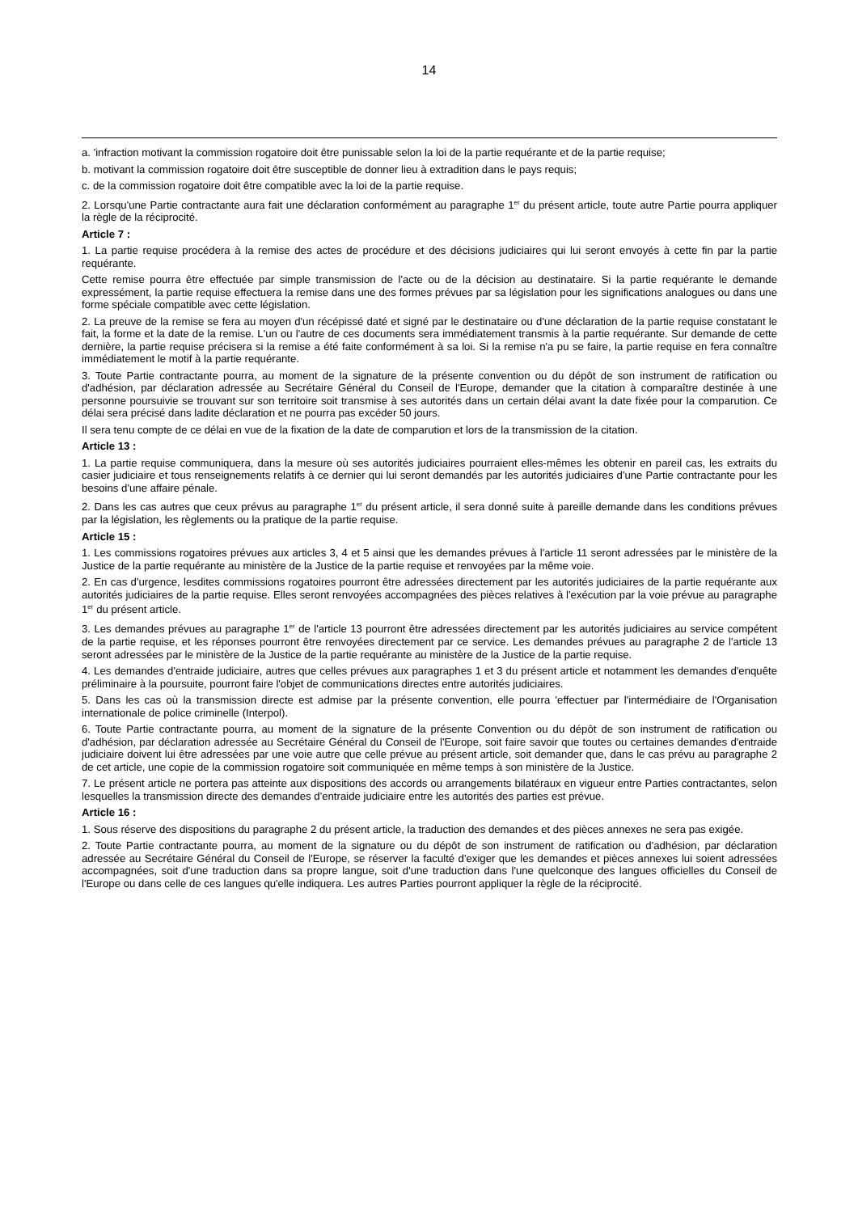14
a. 'infraction motivant la commission rogatoire doit être punissable selon la loi de la partie requérante et de la partie requise;
b. motivant la commission rogatoire doit être susceptible de donner lieu à extradition dans le pays requis;
c. de la commission rogatoire doit être compatible avec la loi de la partie requise.
2. Lorsqu'une Partie contractante aura fait une déclaration conformément au paragraphe 1<sup>er</sup> du présent article, toute autre Partie pourra appliquer la règle de la réciprocité.
Article 7 :
1. La partie requise procédera à la remise des actes de procédure et des décisions judiciaires qui lui seront envoyés à cette fin par la partie requérante.
Cette remise pourra être effectuée par simple transmission de l'acte ou de la décision au destinataire. Si la partie requérante le demande expressément, la partie requise effectuera la remise dans une des formes prévues par sa législation pour les significations analogues ou dans une forme spéciale compatible avec cette législation.
2. La preuve de la remise se fera au moyen d'un récépissé daté et signé par le destinataire ou d'une déclaration de la partie requise constatant le fait, la forme et la date de la remise. L'un ou l'autre de ces documents sera immédiatement transmis à la partie requérante. Sur demande de cette dernière, la partie requise précisera si la remise a été faite conformément à sa loi. Si la remise n'a pu se faire, la partie requise en fera connaître immédiatement le motif à la partie requérante.
3. Toute Partie contractante pourra, au moment de la signature de la présente convention ou du dépôt de son instrument de ratification ou d'adhésion, par déclaration adressée au Secrétaire Général du Conseil de l'Europe, demander que la citation à comparaître destinée à une personne poursuivie se trouvant sur son territoire soit transmise à ses autorités dans un certain délai avant la date fixée pour la comparution. Ce délai sera précisé dans ladite déclaration et ne pourra pas excéder 50 jours.
Il sera tenu compte de ce délai en vue de la fixation de la date de comparution et lors de la transmission de la citation.
Article 13 :
1. La partie requise communiquera, dans la mesure où ses autorités judiciaires pourraient elles-mêmes les obtenir en pareil cas, les extraits du casier judiciaire et tous renseignements relatifs à ce dernier qui lui seront demandés par les autorités judiciaires d'une Partie contractante pour les besoins d'une affaire pénale.
2. Dans les cas autres que ceux prévus au paragraphe 1<sup>er</sup> du présent article, il sera donné suite à pareille demande dans les conditions prévues par la législation, les règlements ou la pratique de la partie requise.
Article 15 :
1. Les commissions rogatoires prévues aux articles 3, 4 et 5 ainsi que les demandes prévues à l'article 11 seront adressées par le ministère de la Justice de la partie requérante au ministère de la Justice de la partie requise et renvoyées par la même voie.
2. En cas d'urgence, lesdites commissions rogatoires pourront être adressées directement par les autorités judiciaires de la partie requérante aux autorités judiciaires de la partie requise. Elles seront renvoyées accompagnées des pièces relatives à l'exécution par la voie prévue au paragraphe 1<sup>er</sup> du présent article.
3. Les demandes prévues au paragraphe 1<sup>er</sup> de l'article 13 pourront être adressées directement par les autorités judiciaires au service compétent de la partie requise, et les réponses pourront être renvoyées directement par ce service. Les demandes prévues au paragraphe 2 de l'article 13 seront adressées par le ministère de la Justice de la partie requérante au ministère de la Justice de la partie requise.
4. Les demandes d'entraide judiciaire, autres que celles prévues aux paragraphes 1 et 3 du présent article et notamment les demandes d'enquête préliminaire à la poursuite, pourront faire l'objet de communications directes entre autorités judiciaires.
5. Dans les cas où la transmission directe est admise par la présente convention, elle pourra 'effectuer par l'intermédiaire de l'Organisation internationale de police criminelle (Interpol).
6. Toute Partie contractante pourra, au moment de la signature de la présente Convention ou du dépôt de son instrument de ratification ou d'adhésion, par déclaration adressée au Secrétaire Général du Conseil de l'Europe, soit faire savoir que toutes ou certaines demandes d'entraide judiciaire doivent lui être adressées par une voie autre que celle prévue au présent article, soit demander que, dans le cas prévu au paragraphe 2 de cet article, une copie de la commission rogatoire soit communiquée en même temps à son ministère de la Justice.
7. Le présent article ne portera pas atteinte aux dispositions des accords ou arrangements bilatéraux en vigueur entre Parties contractantes, selon lesquelles la transmission directe des demandes d'entraide judiciaire entre les autorités des parties est prévue.
Article 16 :
1. Sous réserve des dispositions du paragraphe 2 du présent article, la traduction des demandes et des pièces annexes ne sera pas exigée.
2. Toute Partie contractante pourra, au moment de la signature ou du dépôt de son instrument de ratification ou d'adhésion, par déclaration adressée au Secrétaire Général du Conseil de l'Europe, se réserver la faculté d'exiger que les demandes et pièces annexes lui soient adressées accompagnées, soit d'une traduction dans sa propre langue, soit d'une traduction dans l'une quelconque des langues officielles du Conseil de l'Europe ou dans celle de ces langues qu'elle indiquera. Les autres Parties pourront appliquer la règle de la réciprocité.